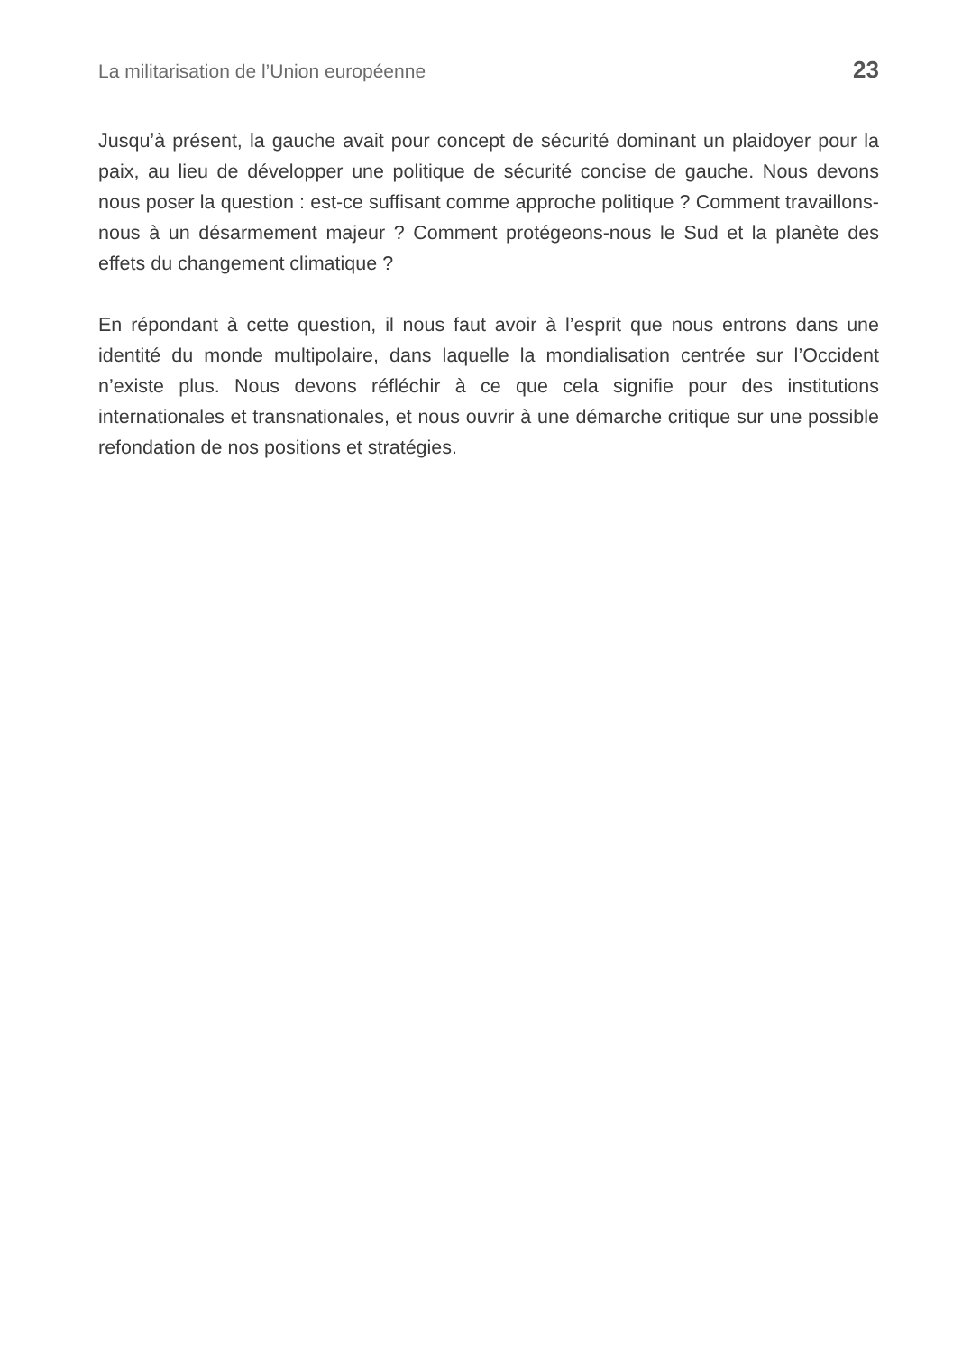La militarisation de l’Union européenne 23
Jusqu’à présent, la gauche avait pour concept de sécurité dominant un plaidoyer pour la paix, au lieu de développer une politique de sécurité concise de gauche. Nous devons nous poser la question : est-ce suffisant comme approche politique ? Comment travaillons-nous à un désarmement majeur ? Comment protégeons-nous le Sud et la planète des effets du changement climatique ?
En répondant à cette question, il nous faut avoir à l’esprit que nous entrons dans une identité du monde multipolaire, dans laquelle la mondialisation centrée sur l’Occident n’existe plus. Nous devons réfléchir à ce que cela signifie pour des institutions internationales et transnationales, et nous ouvrir à une démarche critique sur une possible refondation de nos positions et stratégies.